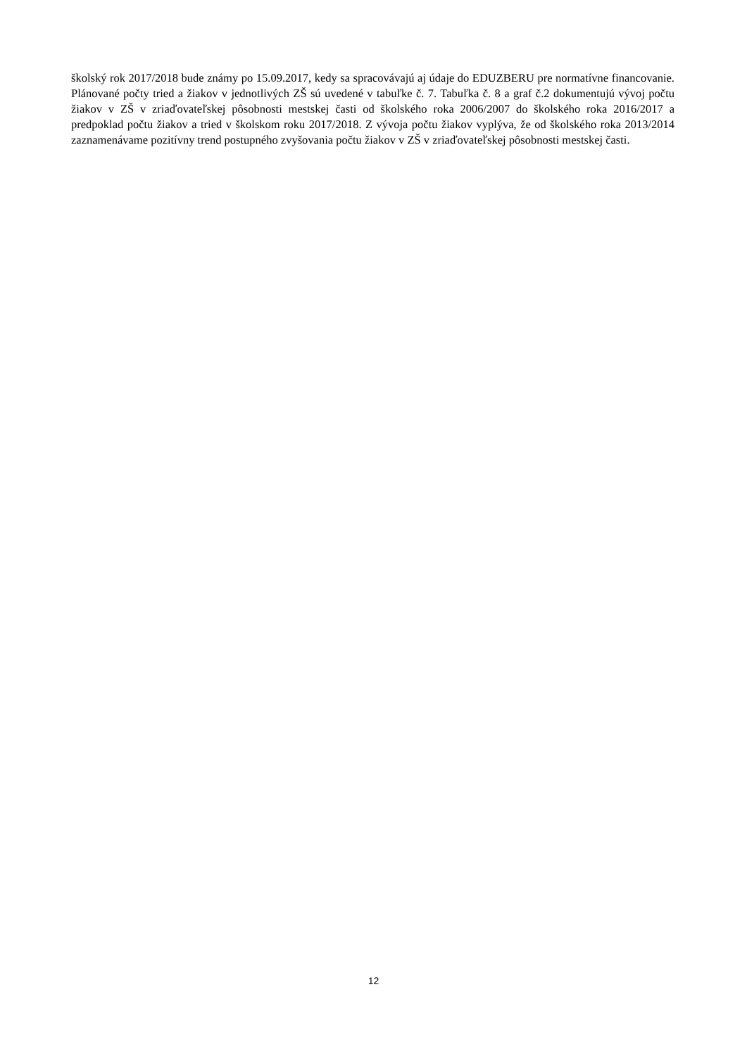školský rok 2017/2018 bude známy po 15.09.2017, kedy sa spracovávajú aj údaje do EDUZBERU pre normatívne financovanie. Plánované počty tried a žiakov v jednotlivých ZŠ sú uvedené v tabuľke č. 7. Tabuľka č. 8 a graf č.2 dokumentujú vývoj počtu žiakov v ZŠ v zriaďovateľskej pôsobnosti mestskej časti od školského roka 2006/2007 do školského roka 2016/2017 a predpoklad počtu žiakov a tried v školskom roku 2017/2018. Z vývoja počtu žiakov vyplýva, že od školského roka 2013/2014 zaznamenávame pozitívny trend postupného zvyšovania počtu žiakov v ZŠ v zriaďovateľskej pôsobnosti mestskej časti.
12